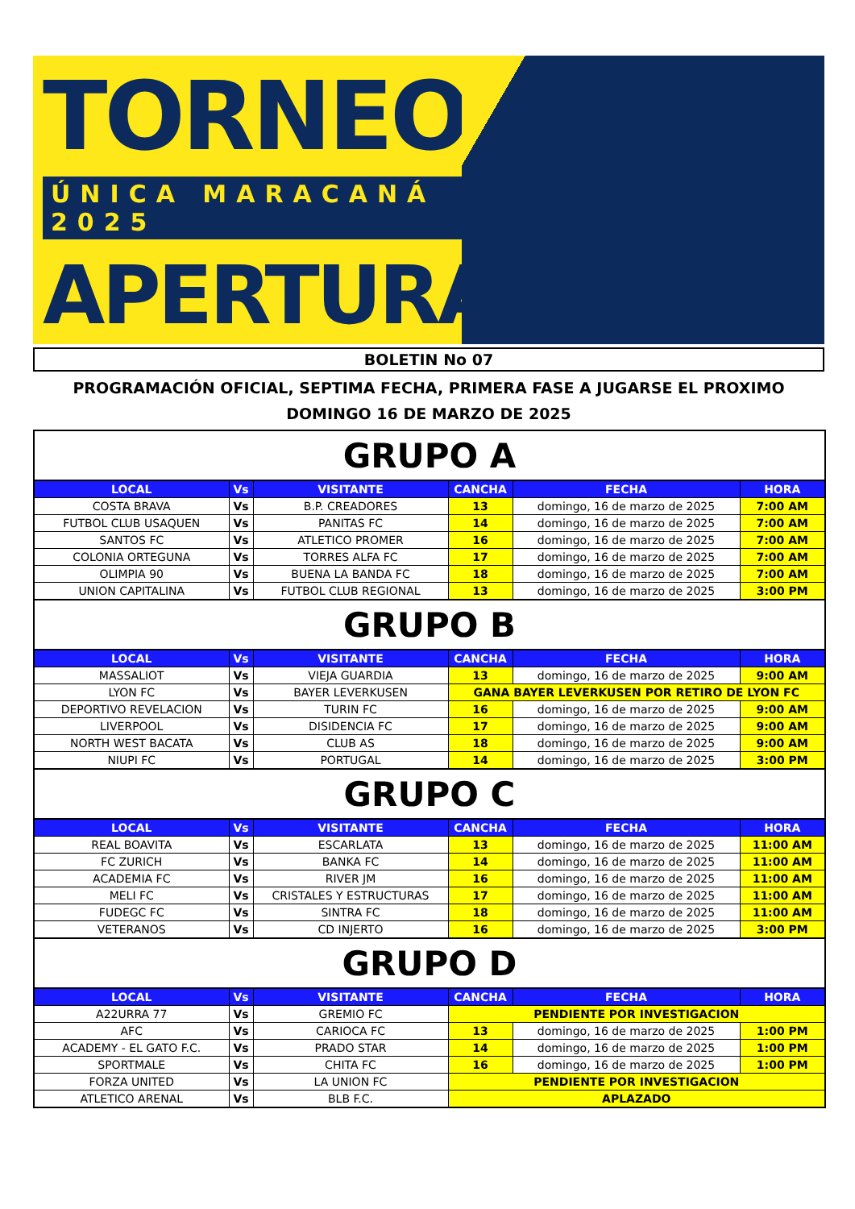TORNEO
ÚNICA MARACANÁ 2025
APERTURA
BOLETIN No 07
PROGRAMACIÓN OFICIAL, SEPTIMA FECHA, PRIMERA FASE A JUGARSE EL PROXIMO DOMINGO 16 DE MARZO DE 2025
| GRUPO A | | | | | |
| LOCAL | Vs | VISITANTE | CANCHA | FECHA | HORA |
| COSTA BRAVA | Vs | B.P. CREADORES | 13 | domingo, 16 de marzo de 2025 | 7:00 AM |
| FUTBOL CLUB USAQUEN | Vs | PANITAS FC | 14 | domingo, 16 de marzo de 2025 | 7:00 AM |
| SANTOS FC | Vs | ATLETICO PROMER | 16 | domingo, 16 de marzo de 2025 | 7:00 AM |
| COLONIA ORTEGUNA | Vs | TORRES ALFA FC | 17 | domingo, 16 de marzo de 2025 | 7:00 AM |
| OLIMPIA 90 | Vs | BUENA LA BANDA FC | 18 | domingo, 16 de marzo de 2025 | 7:00 AM |
| UNION CAPITALINA | Vs | FUTBOL CLUB REGIONAL | 13 | domingo, 16 de marzo de 2025 | 3:00 PM |
| GRUPO B | | | | | |
| LOCAL | Vs | VISITANTE | CANCHA | FECHA | HORA |
| MASSALIOT | Vs | VIEJA GUARDIA | 13 | domingo, 16 de marzo de 2025 | 9:00 AM |
| LYON FC | Vs | BAYER LEVERKUSEN | GANA BAYER LEVERKUSEN POR RETIRO DE LYON FC | | |
| DEPORTIVO REVELACION | Vs | TURIN FC | 16 | domingo, 16 de marzo de 2025 | 9:00 AM |
| LIVERPOOL | Vs | DISIDENCIA FC | 17 | domingo, 16 de marzo de 2025 | 9:00 AM |
| NORTH WEST BACATA | Vs | CLUB AS | 18 | domingo, 16 de marzo de 2025 | 9:00 AM |
| NIUPI FC | Vs | PORTUGAL | 14 | domingo, 16 de marzo de 2025 | 3:00 PM |
| GRUPO C | | | | | |
| LOCAL | Vs | VISITANTE | CANCHA | FECHA | HORA |
| REAL BOAVITA | Vs | ESCARLATA | 13 | domingo, 16 de marzo de 2025 | 11:00 AM |
| FC ZURICH | Vs | BANKA FC | 14 | domingo, 16 de marzo de 2025 | 11:00 AM |
| ACADEMIA FC | Vs | RIVER JM | 16 | domingo, 16 de marzo de 2025 | 11:00 AM |
| MELI FC | Vs | CRISTALES Y ESTRUCTURAS | 17 | domingo, 16 de marzo de 2025 | 11:00 AM |
| FUDEGC FC | Vs | SINTRA FC | 18 | domingo, 16 de marzo de 2025 | 11:00 AM |
| VETERANOS | Vs | CD INJERTO | 16 | domingo, 16 de marzo de 2025 | 3:00 PM |
| GRUPO D | | | | | |
| LOCAL | Vs | VISITANTE | CANCHA | FECHA | HORA |
| A22URRA 77 | Vs | GREMIO FC | PENDIENTE POR INVESTIGACION | | |
| AFC | Vs | CARIOCA FC | 13 | domingo, 16 de marzo de 2025 | 1:00 PM |
| ACADEMY - EL GATO F.C. | Vs | PRADO STAR | 14 | domingo, 16 de marzo de 2025 | 1:00 PM |
| SPORTMALE | Vs | CHITA FC | 16 | domingo, 16 de marzo de 2025 | 1:00 PM |
| FORZA UNITED | Vs | LA UNION FC | PENDIENTE POR INVESTIGACION | | |
| ATLETICO ARENAL | Vs | BLB F.C. | APLAZADO | | |